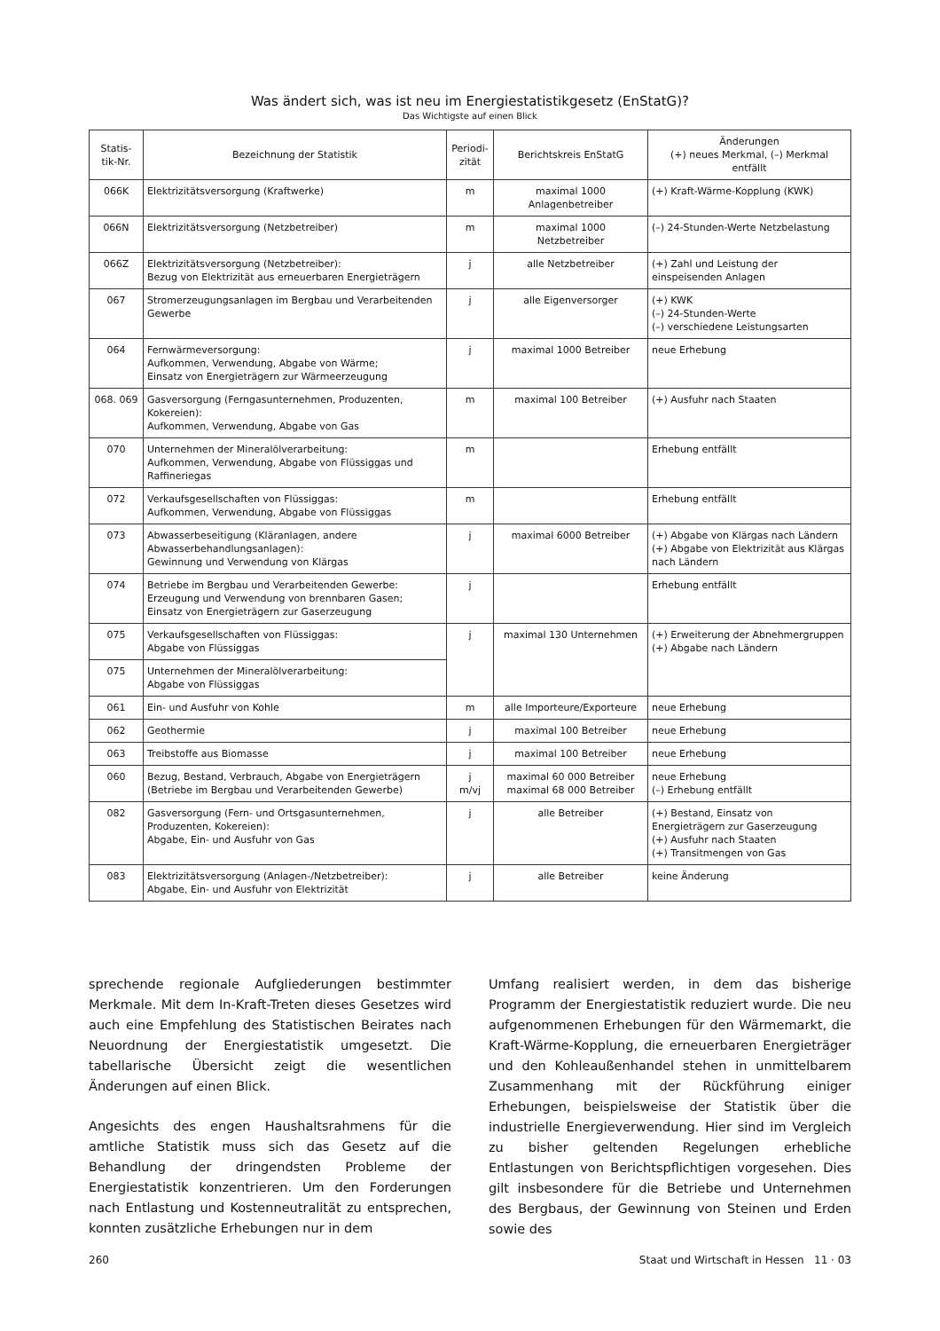Was ändert sich, was ist neu im Energiestatistikgesetz (EnStatG)?
Das Wichtigste auf einen Blick
| Statis- tik-Nr. | Bezeichnung der Statistik | Periodi- zität | Berichtskreis EnStatG | Änderungen (+) neues Merkmal, (–) Merkmal entfällt |
| --- | --- | --- | --- | --- |
| 066K | Elektrizitätsversorgung (Kraftwerke) | m | maximal 1000 Anlagenbetreiber | (+) Kraft-Wärme-Kopplung (KWK) |
| 066N | Elektrizitätsversorgung (Netzbetreiber) | m | maximal 1000 Netzbetreiber | (–) 24-Stunden-Werte Netzbelastung |
| 066Z | Elektrizitätsversorgung (Netzbetreiber): Bezug von Elektrizität aus erneuerbaren Energieträgern | j | alle Netzbetreiber | (+) Zahl und Leistung der einspeisenden Anlagen |
| 067 | Stromerzeugungsanlagen im Bergbau und Verarbeitenden Gewerbe | j | alle Eigenversorger | (+) KWK (–) 24-Stunden-Werte (–) verschiedene Leistungsarten |
| 064 | Fernwärmeversorgung: Aufkommen, Verwendung, Abgabe von Wärme; Einsatz von Energieträgern zur Wärmeerzeugung | j | maximal 1000 Betreiber | neue Erhebung |
| 068. 069 | Gasversorgung (Ferngasunternehmen, Produzenten, Kokereien): Aufkommen, Verwendung, Abgabe von Gas | m | maximal 100 Betreiber | (+) Ausfuhr nach Staaten |
| 070 | Unternehmen der Mineralölverarbeitung: Aufkommen, Verwendung, Abgabe von Flüssiggas und Raffineriegas | m | | Erhebung entfällt |
| 072 | Verkaufsgesellschaften von Flüssiggas: Aufkommen, Verwendung, Abgabe von Flüssiggas | m | | Erhebung entfällt |
| 073 | Abwasserbeseitigung (Kläranlagen, andere Abwasserbehandlungsanlagen): Gewinnung und Verwendung von Klärgas | j | maximal 6000 Betreiber | (+) Abgabe von Klärgas nach Ländern (+) Abgabe von Elektrizität aus Klärgas nach Ländern |
| 074 | Betriebe im Bergbau und Verarbeitenden Gewerbe: Erzeugung und Verwendung von brennbaren Gasen; Einsatz von Energieträgern zur Gaserzeugung | j | | Erhebung entfällt |
| 075 | Verkaufsgesellschaften von Flüssiggas: Abgabe von Flüssiggas | j | maximal 130 Unternehmen | (+) Erweiterung der Abnehmergruppen (+) Abgabe nach Ländern |
| 075 | Unternehmen der Mineralölverarbeitung: Abgabe von Flüssiggas | | | |
| 061 | Ein- und Ausfuhr von Kohle | m | alle Importeure/Exporteure | neue Erhebung |
| 062 | Geothermie | j | maximal 100 Betreiber | neue Erhebung |
| 063 | Treibstoffe aus Biomasse | j | maximal 100 Betreiber | neue Erhebung |
| 060 | Bezug, Bestand, Verbrauch, Abgabe von Energieträgern (Betriebe im Bergbau und Verarbeitenden Gewerbe) | j m/vj | maximal 60 000 Betreiber maximal 68 000 Betreiber | neue Erhebung (–) Erhebung entfällt |
| 082 | Gasversorgung (Fern- und Ortsgasunternehmen, Produzenten, Kokereien): Abgabe, Ein- und Ausfuhr von Gas | j | alle Betreiber | (+) Bestand, Einsatz von Energieträgern zur Gaserzeugung (+) Ausfuhr nach Staaten (+) Transitmengen von Gas |
| 083 | Elektrizitätsversorgung (Anlagen-/Netzbetreiber): Abgabe, Ein- und Ausfuhr von Elektrizität | j | alle Betreiber | keine Änderung |
sprechende regionale Aufgliederungen bestimmter Merkmale. Mit dem In-Kraft-Treten dieses Gesetzes wird auch eine Empfehlung des Statistischen Beirates nach Neuordnung der Energiestatistik umgesetzt. Die tabellarische Übersicht zeigt die wesentlichen Änderungen auf einen Blick.
Angesichts des engen Haushaltsrahmens für die amtliche Statistik muss sich das Gesetz auf die Behandlung der dringendsten Probleme der Energiestatistik konzentrieren. Um den Forderungen nach Entlastung und Kostenneutralität zu entsprechen, konnten zusätzliche Erhebungen nur in dem
Umfang realisiert werden, in dem das bisherige Programm der Energiestatistik reduziert wurde. Die neu aufgenommenen Erhebungen für den Wärmemarkt, die Kraft-Wärme-Kopplung, die erneuerbaren Energieträger und den Kohleaußenhandel stehen in unmittelbarem Zusammenhang mit der Rückführung einiger Erhebungen, beispielsweise der Statistik über die industrielle Energieverwendung. Hier sind im Vergleich zu bisher geltenden Regelungen erhebliche Entlastungen von Berichtspflichtigen vorgesehen. Dies gilt insbesondere für die Betriebe und Unternehmen des Bergbaus, der Gewinnung von Steinen und Erden sowie des
260 Staat und Wirtschaft in Hessen 11 · 03